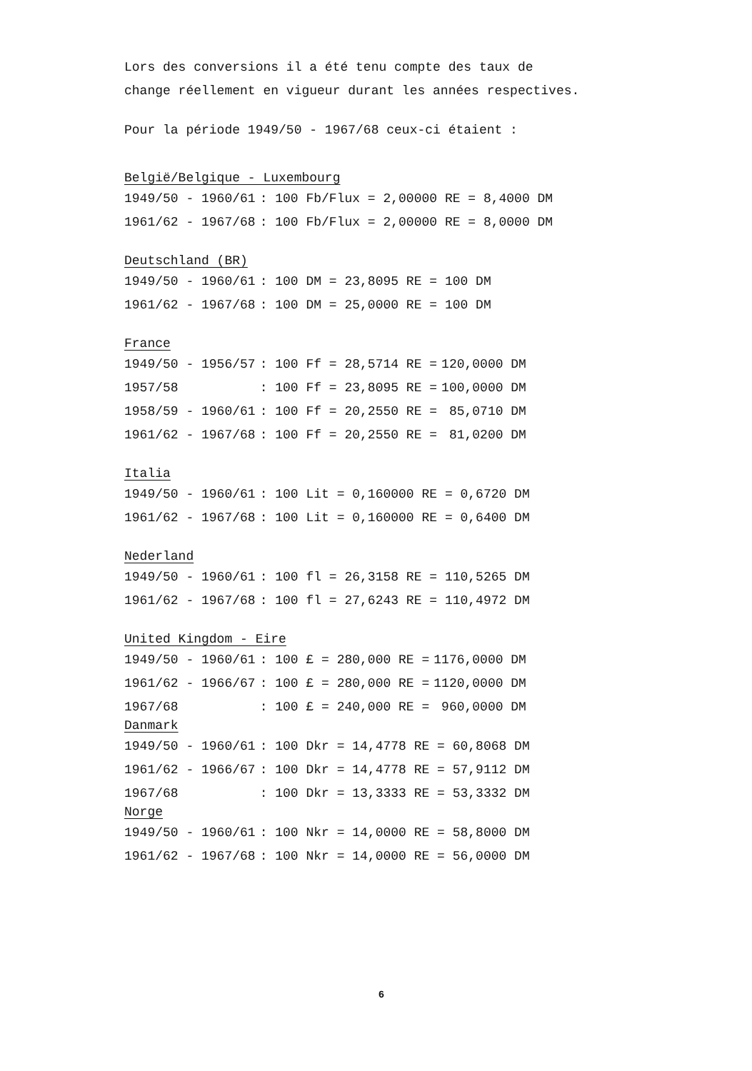Lors des conversions il a été tenu compte des taux de
change réellement en vigueur durant les années respectives.
Pour la période 1949/50 - 1967/68 ceux-ci étaient :
België/Belgique - Luxembourg
| 1949/50 - 1960/61 | : 100 Fb/Flux = 2,00000 RE = 8,4000 DM |
| 1961/62 - 1967/68 | : 100 Fb/Flux = 2,00000 RE = 8,0000 DM |
Deutschland (BR)
| 1949/50 - 1960/61 | : 100 DM = 23,8095 RE = 100 DM |
| 1961/62 - 1967/68 | : 100 DM = 25,0000 RE = 100 DM |
France
| 1949/50 - 1956/57 | : 100 Ff = 28,5714 RE = | 120,0000 DM |
| 1957/58 | : 100 Ff = 23,8095 RE = | 100,0000 DM |
| 1958/59 - 1960/61 | : 100 Ff = 20,2550 RE = | 85,0710 DM |
| 1961/62 - 1967/68 | : 100 Ff = 20,2550 RE = | 81,0200 DM |
Italia
| 1949/50 - 1960/61 | : 100 Lit = 0,160000 RE = 0,6720 DM |
| 1961/62 - 1967/68 | : 100 Lit = 0,160000 RE = 0,6400 DM |
Nederland
| 1949/50 - 1960/61 | : 100 fl = 26,3158 RE = 110,5265 DM |
| 1961/62 - 1967/68 | : 100 fl = 27,6243 RE = 110,4972 DM |
United Kingdom - Eire
| 1949/50 - 1960/61 | : 100 £ = 280,000 RE = | 1176,0000 DM |
| 1961/62 - 1966/67 | : 100 £ = 280,000 RE = | 1120,0000 DM |
| 1967/68 | : 100 £ = 240,000 RE = | 960,0000 DM |
Danmark
| 1949/50 - 1960/61 | : 100 Dkr = 14,4778 RE = 60,8068 DM |
| 1961/62 - 1966/67 | : 100 Dkr = 14,4778 RE = 57,9112 DM |
| 1967/68 | : 100 Dkr = 13,3333 RE = 53,3332 DM |
Norge
| 1949/50 - 1960/61 | : 100 Nkr = 14,0000 RE = 58,8000 DM |
| 1961/62 - 1967/68 | : 100 Nkr = 14,0000 RE = 56,0000 DM |
6